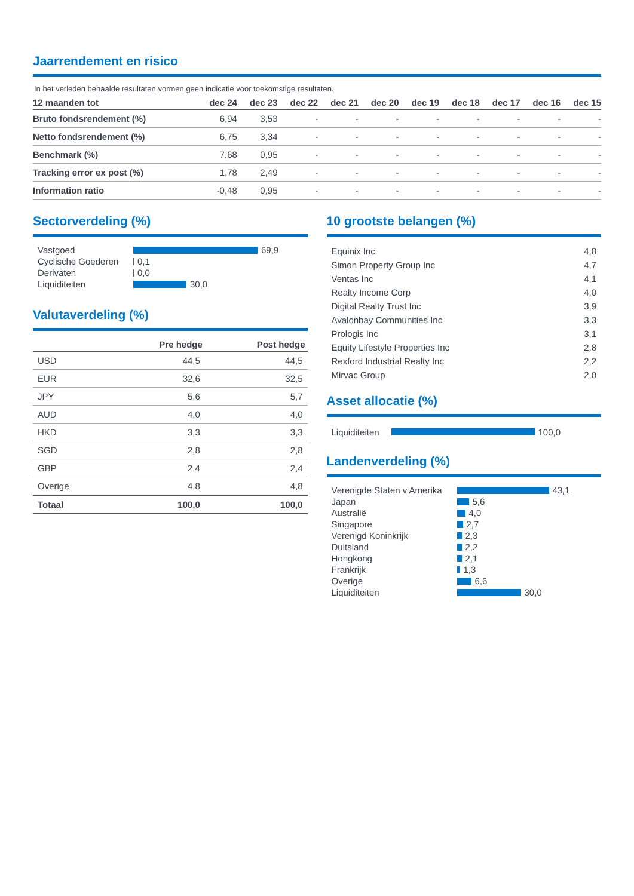Jaarrendement en risico
In het verleden behaalde resultaten vormen geen indicatie voor toekomstige resultaten.
| 12 maanden tot | dec 24 | dec 23 | dec 22 | dec 21 | dec 20 | dec 19 | dec 18 | dec 17 | dec 16 | dec 15 |
| --- | --- | --- | --- | --- | --- | --- | --- | --- | --- | --- |
| Bruto fondsrendement (%) | 6,94 | 3,53 | - | - | - | - | - | - | - | - |
| Netto fondsrendement (%) | 6,75 | 3,34 | - | - | - | - | - | - | - | - |
| Benchmark (%) | 7,68 | 0,95 | - | - | - | - | - | - | - | - |
| Tracking error ex post (%) | 1,78 | 2,49 | - | - | - | - | - | - | - | - |
| Information ratio | -0,48 | 0,95 | - | - | - | - | - | - | - | - |
Sectorverdeling (%)
Vastgoed 69,9
Cyclische Goederen 0,1
Derivaten 0,0
Liquiditeiten 30,0
Valutaverdeling (%)
| | Pre hedge | Post hedge |
| --- | --- | --- |
| USD | 44,5 | 44,5 |
| EUR | 32,6 | 32,5 |
| JPY | 5,6 | 5,7 |
| AUD | 4,0 | 4,0 |
| HKD | 3,3 | 3,3 |
| SGD | 2,8 | 2,8 |
| GBP | 2,4 | 2,4 |
| Overige | 4,8 | 4,8 |
| Totaal | 100,0 | 100,0 |
10 grootste belangen (%)
| Equinix Inc | 4,8 |
| Simon Property Group Inc | 4,7 |
| Ventas Inc | 4,1 |
| Realty Income Corp | 4,0 |
| Digital Realty Trust Inc | 3,9 |
| Avalonbay Communities Inc | 3,3 |
| Prologis Inc | 3,1 |
| Equity Lifestyle Properties Inc | 2,8 |
| Rexford Industrial Realty Inc | 2,2 |
| Mirvac Group | 2,0 |
Asset allocatie (%)
Liquiditeiten 100,0
Landenverdeling (%)
Verenigde Staten v Amerika 43,1
Japan 5,6
Australië 4,0
Singapore 2,7
Verenigd Koninkrijk 2,3
Duitsland 2,2
Hongkong 2,1
Frankrijk 1,3
Overige 6,6
Liquiditeiten 30,0